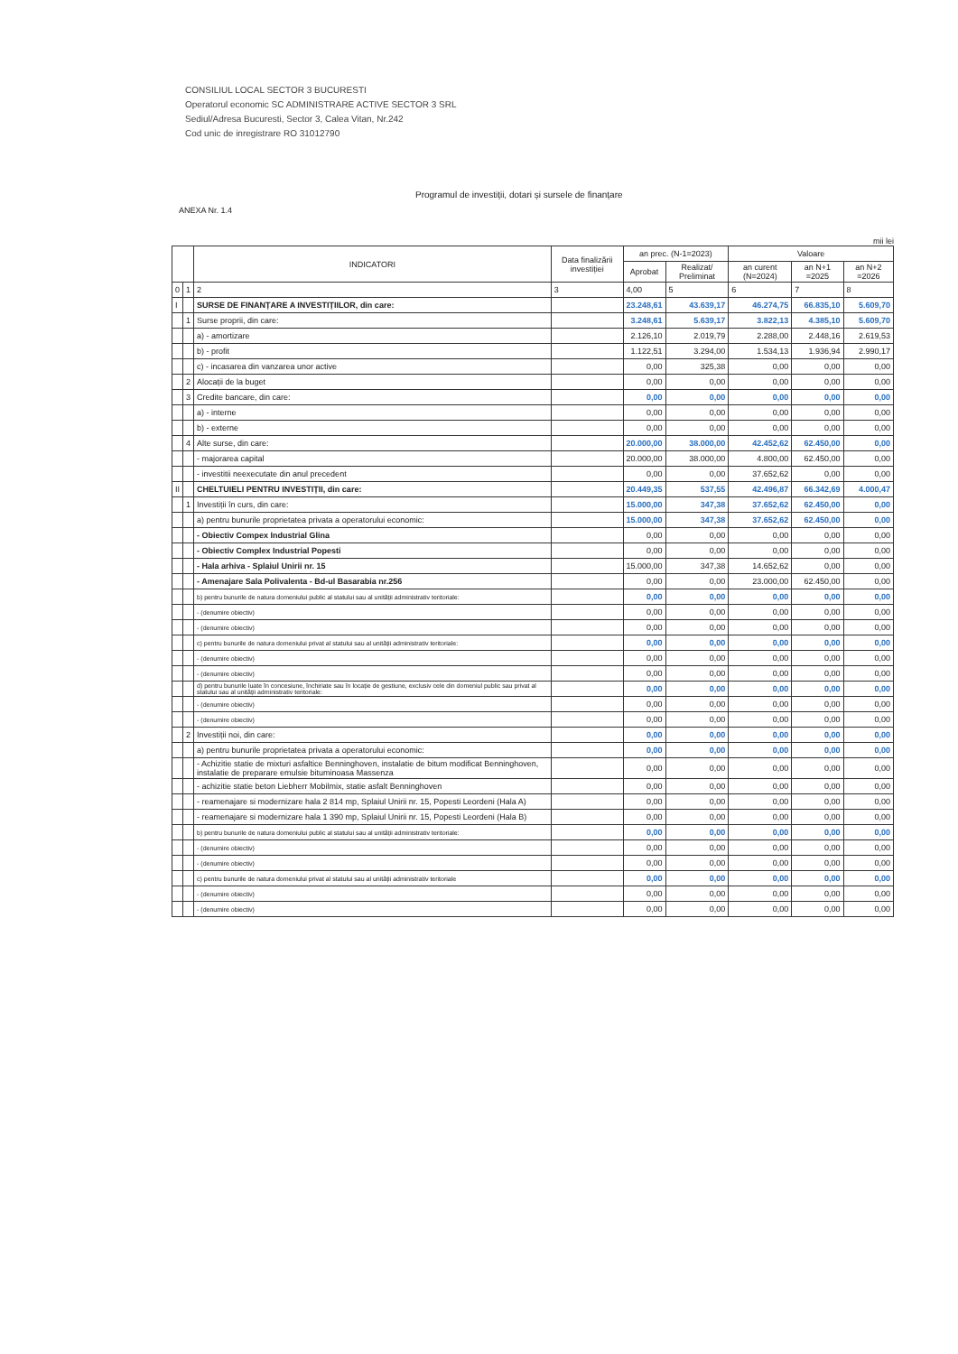CONSILIUL LOCAL SECTOR 3 BUCURESTI
Operatorul economic SC ADMINISTRARE ACTIVE SECTOR 3 SRL
Sediul/Adresa Bucuresti, Sector 3, Calea Vitan, Nr.242
Cod unic de inregistrare RO 31012790
Programul de investiții, dotari și sursele de finanțare
ANEXA Nr. 1.4
mii lei
| | | INDICATORI | Data finalizării investiției | an prec. (N-1=2023) | | Valoare | | |
| --- | --- | --- | --- | --- | --- | --- | --- | --- |
| | | | | Aprobat | Realizat/ Preliminat | an curent (N=2024) | an N+1 =2025 | an N+2 =2026 |
| 0 | 1 | 2 | 3 | 4,00 | 5 | 6 | 7 | 8 |
| I | | SURSE DE FINANȚARE A INVESTIȚIILOR, din care: | | 23.248,61 | 43.639,17 | 46.274,75 | 66.835,10 | 5.609,70 |
| | 1 | Surse proprii, din care: | | 3.248,61 | 5.639,17 | 3.822,13 | 4.385,10 | 5.609,70 |
| | | a) - amortizare | | 2.126,10 | 2.019,79 | 2.288,00 | 2.448,16 | 2.619,53 |
| | | b) - profit | | 1.122,51 | 3.294,00 | 1.534,13 | 1.936,94 | 2.990,17 |
| | | c) - incasarea din vanzarea unor active | | 0,00 | 325,38 | 0,00 | 0,00 | 0,00 |
| | 2 | Alocații de la buget | | 0,00 | 0,00 | 0,00 | 0,00 | 0,00 |
| | 3 | Credite bancare, din care: | | 0,00 | 0,00 | 0,00 | 0,00 | 0,00 |
| | | a) - interne | | 0,00 | 0,00 | 0,00 | 0,00 | 0,00 |
| | | b) - externe | | 0,00 | 0,00 | 0,00 | 0,00 | 0,00 |
| | 4 | Alte surse, din care: | | 20.000,00 | 38.000,00 | 42.452,62 | 62.450,00 | 0,00 |
| | | - majorarea capital | | 20.000,00 | 38.000,00 | 4.800,00 | 62.450,00 | 0,00 |
| | | - investitii neexecutate din anul precedent | | 0,00 | 0,00 | 37.652,62 | 0,00 | 0,00 |
| II | | CHELTUIELI PENTRU INVESTIȚII, din care: | | 20.449,35 | 537,55 | 42.496,87 | 66.342,69 | 4.000,47 |
| | 1 | Investiții în curs, din care: | | 15.000,00 | 347,38 | 37.652,62 | 62.450,00 | 0,00 |
| | | a) pentru bunurile proprietatea privata a operatorului economic: | | 15.000,00 | 347,38 | 37.652,62 | 62.450,00 | 0,00 |
| | | - Obiectiv Compex Industrial Glina | | 0,00 | 0,00 | 0,00 | 0,00 | 0,00 |
| | | - Obiectiv Complex Industrial Popesti | | 0,00 | 0,00 | 0,00 | 0,00 | 0,00 |
| | | - Hala arhiva - Splaiul Unirii nr. 15 | | 15.000,00 | 347,38 | 14.652,62 | 0,00 | 0,00 |
| | | - Amenajare Sala Polivalenta - Bd-ul Basarabia nr.256 | | 0,00 | 0,00 | 23.000,00 | 62.450,00 | 0,00 |
| | | b) pentru bunurile de natura domeniului public al statului sau al unității administrativ teritoriale: | | 0,00 | 0,00 | 0,00 | 0,00 | 0,00 |
| | | - (denumire obiectiv) | | 0,00 | 0,00 | 0,00 | 0,00 | 0,00 |
| | | - (denumire obiectiv) | | 0,00 | 0,00 | 0,00 | 0,00 | 0,00 |
| | | c) pentru bunurile de natura domeniului privat al statului sau al unității administrativ teritoriale: | | 0,00 | 0,00 | 0,00 | 0,00 | 0,00 |
| | | - (denumire obiectiv) | | 0,00 | 0,00 | 0,00 | 0,00 | 0,00 |
| | | - (denumire obiectiv) | | 0,00 | 0,00 | 0,00 | 0,00 | 0,00 |
| | | d) pentru bunurile luate în concesiune, închiriate sau în locație de gestiune, exclusiv cele din domeniul public sau privat al statului sau al unității administrativ teritoriale: | | 0,00 | 0,00 | 0,00 | 0,00 | 0,00 |
| | | - (denumire obiectiv) | | 0,00 | 0,00 | 0,00 | 0,00 | 0,00 |
| | | - (denumire obiectiv) | | 0,00 | 0,00 | 0,00 | 0,00 | 0,00 |
| | 2 | Investiții noi, din care: | | 0,00 | 0,00 | 0,00 | 0,00 | 0,00 |
| | | a) pentru bunurile proprietatea privata a operatorului economic: | | 0,00 | 0,00 | 0,00 | 0,00 | 0,00 |
| | | - Achizitie statie de mixturi asfaltice Benninghoven, instalatie de bitum modificat Benninghoven, instalatie de preparare emulsie bituminoasa Massenza | | 0,00 | 0,00 | 0,00 | 0,00 | 0,00 |
| | | - achizitie statie beton Liebherr Mobilmix, statie asfalt Benninghoven | | 0,00 | 0,00 | 0,00 | 0,00 | 0,00 |
| | | - reamenajare si modernizare hala 2 814 mp, Splaiul Unirii nr. 15, Popesti Leordeni (Hala A) | | 0,00 | 0,00 | 0,00 | 0,00 | 0,00 |
| | | - reamenajare si modernizare hala 1 390 mp, Splaiul Unirii nr. 15, Popesti Leordeni (Hala B) | | 0,00 | 0,00 | 0,00 | 0,00 | 0,00 |
| | | b) pentru bunurile de natura domeniului public al statului sau al unității administrativ teritoriale: | | 0,00 | 0,00 | 0,00 | 0,00 | 0,00 |
| | | - (denumire obiectiv) | | 0,00 | 0,00 | 0,00 | 0,00 | 0,00 |
| | | - (denumire obiectiv) | | 0,00 | 0,00 | 0,00 | 0,00 | 0,00 |
| | | c) pentru bunurile de natura domeniului privat al statului sau al unității administrativ teritoriale | | 0,00 | 0,00 | 0,00 | 0,00 | 0,00 |
| | | - (denumire obiectiv) | | 0,00 | 0,00 | 0,00 | 0,00 | 0,00 |
| | | - (denumire obiectiv) | | 0,00 | 0,00 | 0,00 | 0,00 | 0,00 |